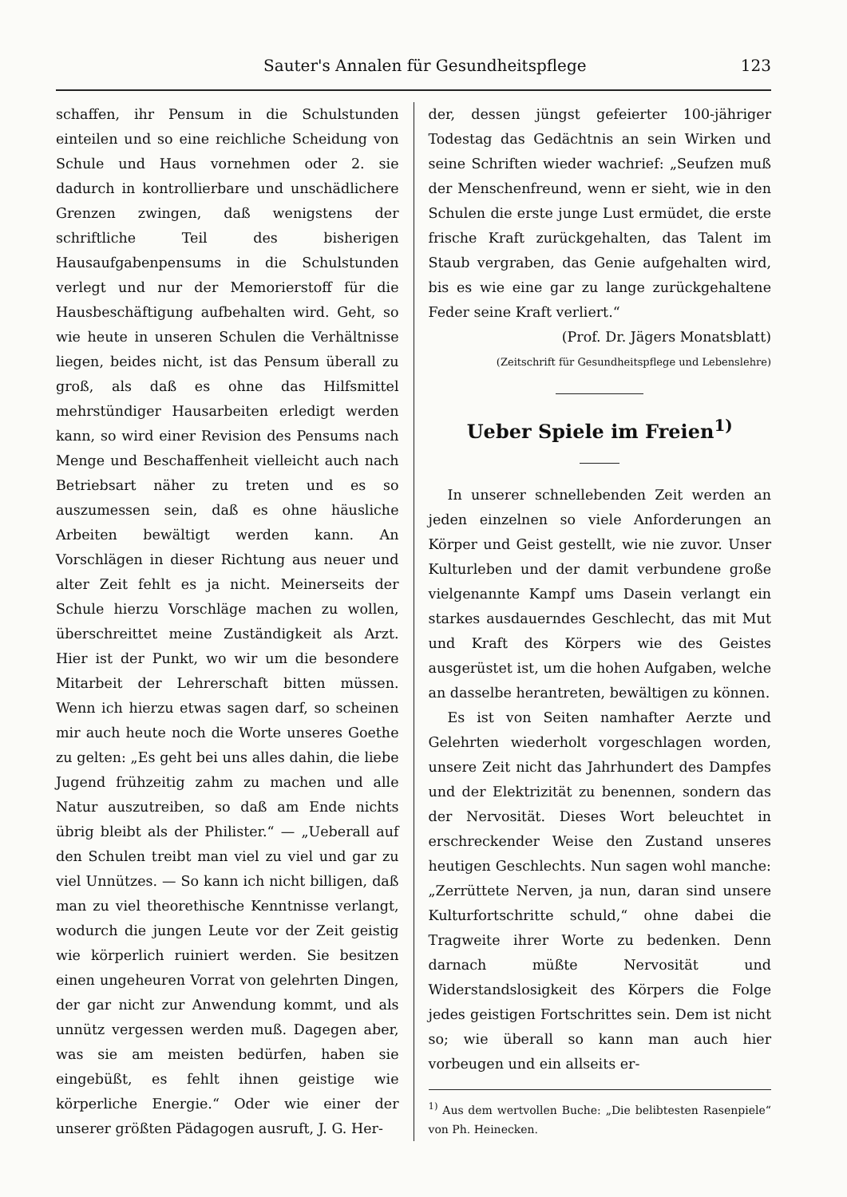Sauter's Annalen für Gesundheitspflege 123
schaffen, ihr Pensum in die Schulstunden einteilen und so eine reichliche Scheidung von Schule und Haus vornehmen oder 2. sie dadurch in kontrollierbare und unschädlichere Grenzen zwingen, daß wenigstens der schriftliche Teil des bisherigen Hausaufgabenpensums in die Schulstunden verlegt und nur der Memorierstoff für die Hausbeschäftigung aufbehalten wird. Geht, so wie heute in unseren Schulen die Verhältnisse liegen, beides nicht, ist das Pensum überall zu groß, als daß es ohne das Hilfsmittel mehrstündiger Hausarbeiten erledigt werden kann, so wird einer Revision des Pensums nach Menge und Beschaffenheit vielleicht auch nach Betriebsart näher zu treten und es so auszumessen sein, daß es ohne häusliche Arbeiten bewältigt werden kann. An Vorschlägen in dieser Richtung aus neuer und alter Zeit fehlt es ja nicht. Meinerseits der Schule hierzu Vorschläge machen zu wollen, überschreittet meine Zuständigkeit als Arzt. Hier ist der Punkt, wo wir um die besondere Mitarbeit der Lehrerschaft bitten müssen. Wenn ich hierzu etwas sagen darf, so scheinen mir auch heute noch die Worte unseres Goethe zu gelten: „Es geht bei uns alles dahin, die liebe Jugend frühzeitig zahm zu machen und alle Natur auszutreiben, so daß am Ende nichts übrig bleibt als der Philister.“ — „Ueberall auf den Schulen treibt man viel zu viel und gar zu viel Unnützes. — So kann ich nicht billigen, daß man zu viel theorethische Kenntnisse verlangt, wodurch die jungen Leute vor der Zeit geistig wie körperlich ruiniert werden. Sie besitzen einen ungeheuren Vorrat von gelehrten Dingen, der gar nicht zur Anwendung kommt, und als unnütz vergessen werden muß. Dagegen aber, was sie am meisten bedürfen, haben sie eingebüßt, es fehlt ihnen geistige wie körperliche Energie.“ Oder wie einer der unserer größten Pädagogen ausruft, J. G. Her-
der, dessen jüngst gefeierter 100-jähriger Todestag das Gedächtnis an sein Wirken und seine Schriften wieder wachrief: „Seufzen muß der Menschenfreund, wenn er sieht, wie in den Schulen die erste junge Lust ermüdet, die erste frische Kraft zurückgehalten, das Talent im Staub vergraben, das Genie aufgehalten wird, bis es wie eine gar zu lange zurückgehaltene Feder seine Kraft verliert.“
(Prof. Dr. Jägers Monatsblatt)
(Zeitschrift für Gesundheitspflege und Lebenslehre)
Ueber Spiele im Freien<sup>1)</sup>
In unserer schnellebenden Zeit werden an jeden einzelnen so viele Anforderungen an Körper und Geist gestellt, wie nie zuvor. Unser Kulturleben und der damit verbundene große vielgenannte Kampf ums Dasein verlangt ein starkes ausdauerndes Geschlecht, das mit Mut und Kraft des Körpers wie des Geistes ausgerüstet ist, um die hohen Aufgaben, welche an dasselbe herantreten, bewältigen zu können.
Es ist von Seiten namhafter Aerzte und Gelehrten wiederholt vorgeschlagen worden, unsere Zeit nicht das Jahrhundert des Dampfes und der Elektrizität zu benennen, sondern das der Nervosität. Dieses Wort beleuchtet in erschreckender Weise den Zustand unseres heutigen Geschlechts. Nun sagen wohl manche: „Zerrüttete Nerven, ja nun, daran sind unsere Kulturfortschritte schuld,“ ohne dabei die Tragweite ihrer Worte zu bedenken. Denn darnach müßte Nervosität und Widerstandslosigkeit des Körpers die Folge jedes geistigen Fortschrittes sein. Dem ist nicht so; wie überall so kann man auch hier vorbeugen und ein allseits er-
<sup>1)</sup> Aus dem wertvollen Buche: „Die belibtesten Rasenpiele“ von Ph. Heinecken.